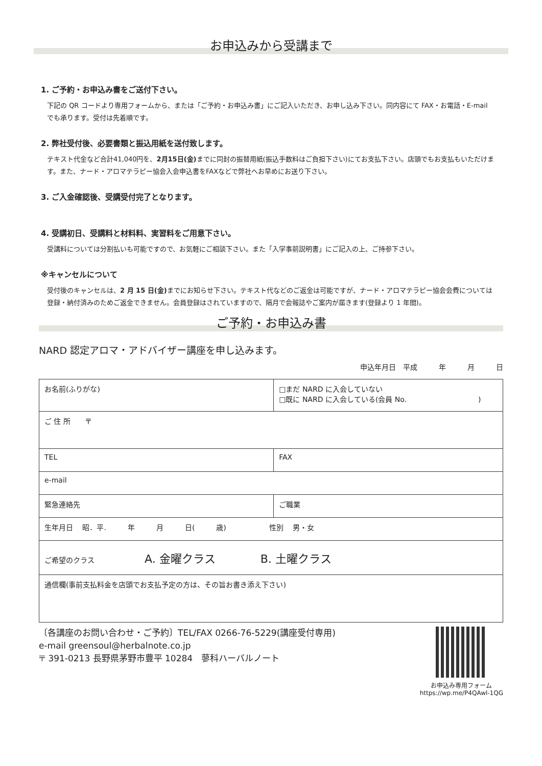お申込みから受講まで
1. ご予約・お申込み書をご送付下さい。
下記の QR コードより専用フォームから、または「ご予約・お申込み書」にご記入いただき、お申し込み下さい。同内容にて FAX・お電話・E-mail でも承ります。受付は先着順です。
2. 弊社受付後、必要書類と振込用紙を送付致します。
テキスト代金など合計41,040円を、2月15日(金) までに同封の振替用紙(振込手数料はご負担下さい)にてお支払下さい。店頭でもお支払もいただけます。また、ナード・アロマテラピー協会入会申込書をFAXなどで弊社へお早めにお送り下さい。
3. ご入金確認後、受講受付完了となります。
4. 受講初日、受講料と材料料、実習料をご用意下さい。
受講料については分割払いも可能ですので、お気軽にご相談下さい。また「入学事前説明書」にご記入の上、ご持参下さい。
※キャンセルについて
受付後のキャンセルは、2 月 15 日(金) までにお知らせ下さい。テキスト代などのご返金は可能ですが、ナード・アロマテラピー協会会費については登録・納付済みのためご返金できません。会員登録はされていますので、隔月で会報誌やご案内が届きます(登録より 1 年間)。
ご予約・お申込み書
NARD 認定アロマ・アドバイザー講座を申し込みます。
申込年月日　平成　　　年　　　月　　　日
| お名前(ふりがな) | | □まだ NARD に入会していない □既に NARD に入会している(会員 No. ) |
| ご 住 所 〒 | | |
| TEL | FAX | |
| e-mail | | |
| 緊急連絡先 | ご職業 | |
| 生年月日 昭．平. 年 月 日( 歳) 性別 男・女 | | |
| ご希望のクラス A. 金曜クラス B. 土曜クラス | | |
| 通信欄(事前支払料金を店頭でお支払予定の方は、その旨お書き添え下さい) | | |
〔各講座のお問い合わせ・ご予約〕TEL/FAX 0266-76-5229(講座受付専用)
e-mail greensoul@herbalnote.co.jp
〒 391-0213 長野県茅野市豊平 10284　蓼科ハーバルノート
お申込み専用フォーム
https://wp.me/P4QAwl-1QG